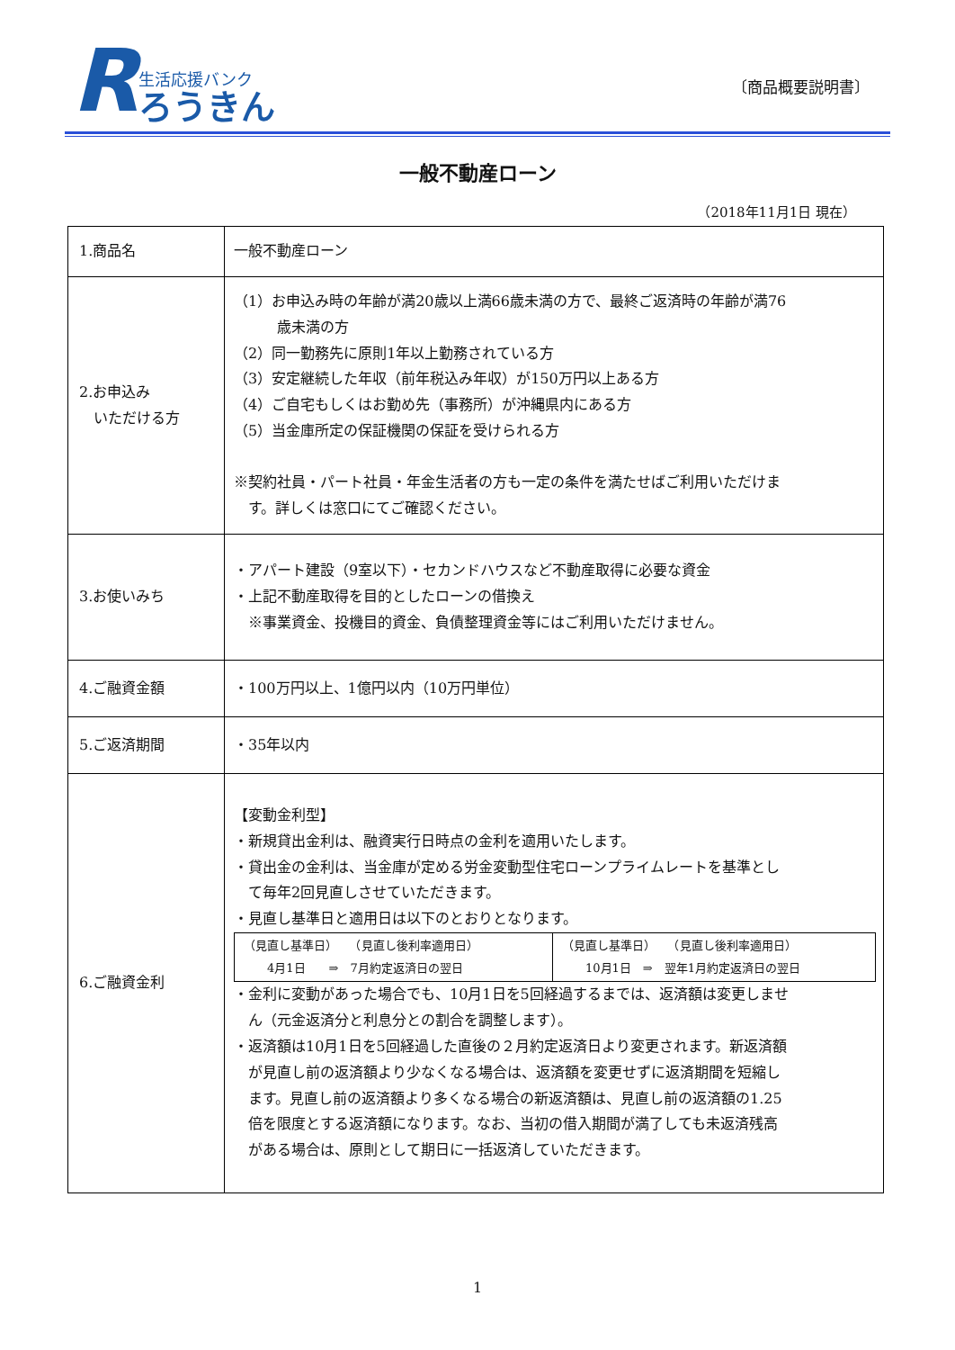R
生活応援バンク
ろうきん
〔商品概要説明書〕
一般不動産ローン
（2018年11月1日 現在）
| 1.商品名 | 一般不動産ローン |
| 2.お申込み いただける方 | （1）お申込み時の年齢が満20歳以上満66歳未満の方で、最終ご返済時の年齢が満76 歳未満の方 （2）同一勤務先に原則1年以上勤務されている方 （3）安定継続した年収（前年税込み年収）が150万円以上ある方 （4）ご自宅もしくはお勤め先（事務所）が沖縄県内にある方 （5）当金庫所定の保証機関の保証を受けられる方 ※契約社員・パート社員・年金生活者の方も一定の条件を満たせばご利用いただけま す。詳しくは窓口にてご確認ください。 |
| 3.お使いみち | ・アパート建設（9室以下）・セカンドハウスなど不動産取得に必要な資金 ・上記不動産取得を目的としたローンの借換え ※事業資金、投機目的資金、負債整理資金等にはご利用いただけません。 |
| 4.ご融資金額 | ・100万円以上、1億円以内（10万円単位） |
| 5.ご返済期間 | ・35年以内 |
| 6.ご融資金利 | 【変動金利型】 ・新規貸出金利は、融資実行日時点の金利を適用いたします。 ・貸出金の金利は、当金庫が定める労金変動型住宅ローンプライムレートを基準とし て毎年2回見直しさせていただきます。 ・見直し基準日と適用日は以下のとおりとなります。 / （見直し基準日） （見直し後利率適用日） 4月1日 ⇒ 7月約定返済日の翌日 / （見直し基準日） （見直し後利率適用日） 10月1日 ⇒ 翌年1月約定返済日の翌日 / ・金利に変動があった場合でも、10月1日を5回経過するまでは、返済額は変更しませ ん（元金返済分と利息分との割合を調整します）。 ・返済額は10月1日を5回経過した直後の２月約定返済日より変更されます。新返済額 が見直し前の返済額より少なくなる場合は、返済額を変更せずに返済期間を短縮し ます。見直し前の返済額より多くなる場合の新返済額は、見直し前の返済額の1.25 倍を限度とする返済額になります。なお、当初の借入期間が満了しても未返済残高 がある場合は、原則として期日に一括返済していただきます。 |
1